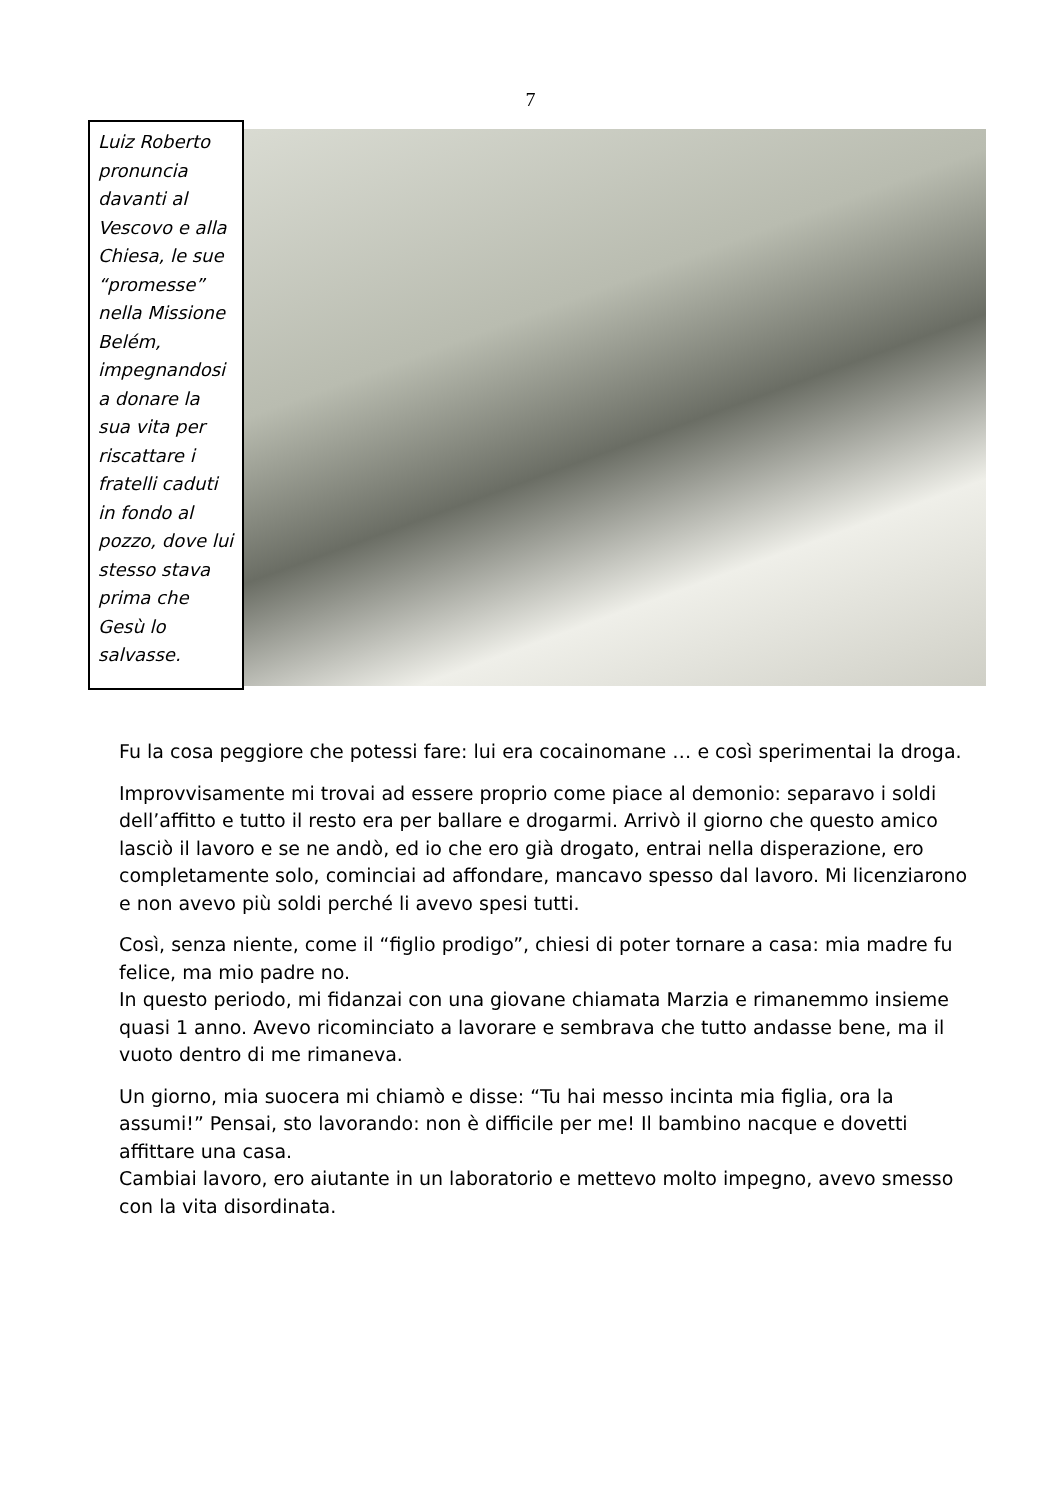7
Luiz Roberto pronuncia davanti al Vescovo e alla Chiesa, le sue “promesse” nella Missione Belém, impegnandosi a donare la sua vita per riscattare i fratelli caduti in fondo al pozzo, dove lui stesso stava prima che Gesù lo salvasse.
Fu la cosa peggiore che potessi fare: lui era cocainomane … e così sperimentai la droga.
Improvvisamente mi trovai ad essere proprio come piace al demonio: separavo i soldi dell’affitto e tutto il resto era per ballare e drogarmi. Arrivò il giorno che questo amico lasciò il lavoro e se ne andò, ed io che ero già drogato, entrai nella disperazione, ero completamente solo, cominciai ad affondare, mancavo spesso dal lavoro. Mi licenziarono e non avevo più soldi perché li avevo spesi tutti.
Così, senza niente, come il “figlio prodigo”, chiesi di poter tornare a casa: mia madre fu felice, ma mio padre no.
In questo periodo, mi fidanzai con una giovane chiamata Marzia e rimanemmo insieme quasi 1 anno. Avevo ricominciato a lavorare e sembrava che tutto andasse bene, ma il vuoto dentro di me rimaneva.
Un giorno, mia suocera mi chiamò e disse: “Tu hai messo incinta mia figlia, ora la assumi!” Pensai, sto lavorando: non è difficile per me! Il bambino nacque e dovetti affittare una casa.
Cambiai lavoro, ero aiutante in un laboratorio e mettevo molto impegno, avevo smesso con la vita disordinata.